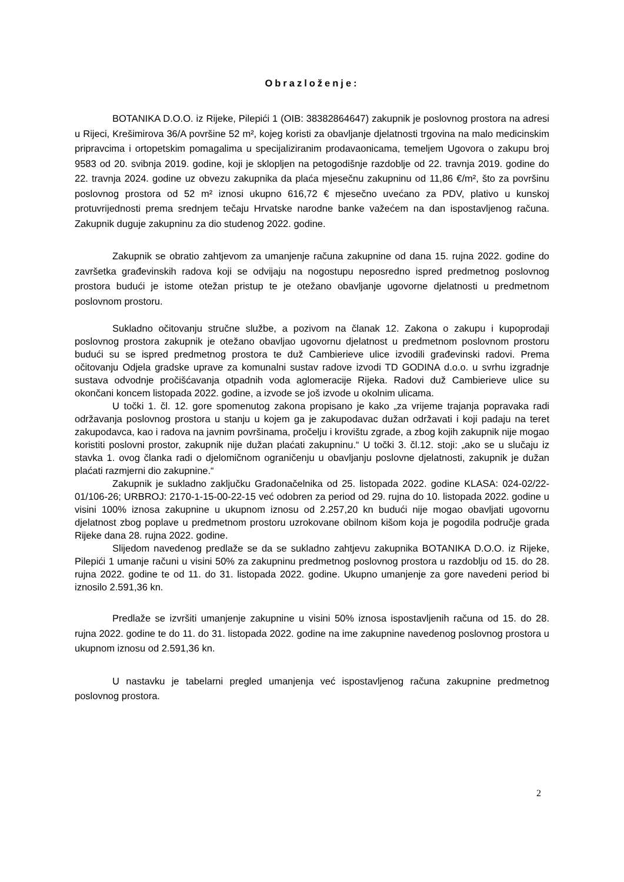Obrazloženje:
BOTANIKA D.O.O. iz Rijeke, Pilepići 1 (OIB: 38382864647) zakupnik je poslovnog prostora na adresi u Rijeci, Krešimirova 36/A površine 52 m², kojeg koristi za obavljanje djelatnosti trgovina na malo medicinskim pripravcima i ortopetskim pomagalima u specijaliziranim prodavaonicama, temeljem Ugovora o zakupu broj 9583 od 20. svibnja 2019. godine, koji je sklopljen na petogodišnje razdoblje od 22. travnja 2019. godine do 22. travnja 2024. godine uz obvezu zakupnika da plaća mjesečnu zakupninu od 11,86 €/m², što za površinu poslovnog prostora od 52 m² iznosi ukupno 616,72 € mjesečno uvećano za PDV, plativo u kunskoj protuvrijednosti prema srednjem tečaju Hrvatske narodne banke važećem na dan ispostavljenog računa. Zakupnik duguje zakupninu za dio studenog 2022. godine.
Zakupnik se obratio zahtjevom za umanjenje računa zakupnine od dana 15. rujna 2022. godine do završetka građevinskih radova koji se odvijaju na nogostupu neposredno ispred predmetnog poslovnog prostora budući je istome otežan pristup te je otežano obavljanje ugovorne djelatnosti u predmetnom poslovnom prostoru.
Sukladno očitovanju stručne službe, a pozivom na članak 12. Zakona o zakupu i kupoprodaji poslovnog prostora zakupnik je otežano obavljao ugovornu djelatnost u predmetnom poslovnom prostoru budući su se ispred predmetnog prostora te duž Cambierieve ulice izvodili građevinski radovi. Prema očitovanju Odjela gradske uprave za komunalni sustav radove izvodi TD GODINA d.o.o. u svrhu izgradnje sustava odvodnje pročišćavanja otpadnih voda aglomeracije Rijeka. Radovi duž Cambierieve ulice su okončani koncem listopada 2022. godine, a izvode se još izvode u okolnim ulicama.
U točki 1. čl. 12. gore spomenutog zakona propisano je kako „za vrijeme trajanja popravaka radi održavanja poslovnog prostora u stanju u kojem ga je zakupodavac dužan održavati i koji padaju na teret zakupodavca, kao i radova na javnim površinama, pročelju i krovištu zgrade, a zbog kojih zakupnik nije mogao koristiti poslovni prostor, zakupnik nije dužan plaćati zakupninu.“ U točki 3. čl.12. stoji: „ako se u slučaju iz stavka 1. ovog članka radi o djelomičnom ograničenju u obavljanju poslovne djelatnosti, zakupnik je dužan plaćati razmjerni dio zakupnine.“
Zakupnik je sukladno zaključku Gradonačelnika od 25. listopada 2022. godine KLASA: 024-02/22-01/106-26; URBROJ: 2170-1-15-00-22-15 već odobren za period od 29. rujna do 10. listopada 2022. godine u visini 100% iznosa zakupnine u ukupnom iznosu od 2.257,20 kn budući nije mogao obavljati ugovornu djelatnost zbog poplave u predmetnom prostoru uzrokovane obilnom kišom koja je pogodila područje grada Rijeke dana 28. rujna 2022. godine.
Slijedom navedenog predlaže se da se sukladno zahtjevu zakupnika BOTANIKA D.O.O. iz Rijeke, Pilepići 1 umanje računi u visini 50% za zakupninu predmetnog poslovnog prostora u razdoblju od 15. do 28. rujna 2022. godine te od 11. do 31. listopada 2022. godine. Ukupno umanjenje za gore navedeni period bi iznosilo 2.591,36 kn.
Predlaže se izvršiti umanjenje zakupnine u visini 50% iznosa ispostavljenih računa od 15. do 28. rujna 2022. godine te do 11. do 31. listopada 2022. godine na ime zakupnine navedenog poslovnog prostora u ukupnom iznosu od 2.591,36 kn.
U nastavku je tabelarni pregled umanjenja već ispostavljenog računa zakupnine predmetnog poslovnog prostora.
2